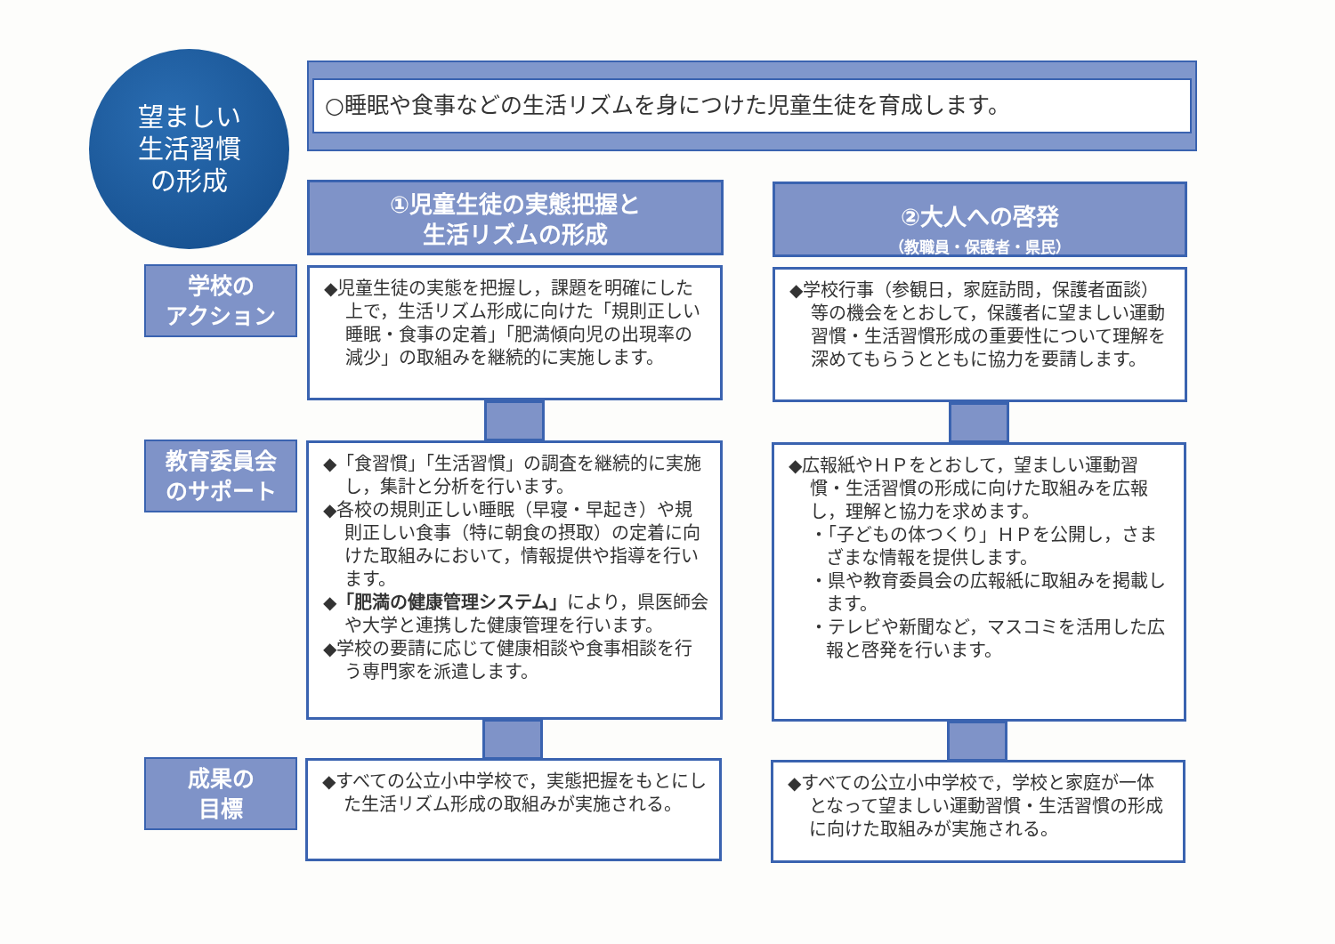望ましい
生活習慣
の形成
○睡眠や食事などの生活リズムを身につけた児童生徒を育成します。
①児童生徒の実態把握と
生活リズムの形成
②大人への啓発
（教職員・保護者・県民）
学校の
アクション
◆児童生徒の実態を把握し，課題を明確にした上で，生活リズム形成に向けた「規則正しい睡眠・食事の定着」「肥満傾向児の出現率の減少」の取組みを継続的に実施します。
◆学校行事（参観日，家庭訪問，保護者面談）等の機会をとおして，保護者に望ましい運動習慣・生活習慣形成の重要性について理解を深めてもらうとともに協力を要請します。
教育委員会
のサポート
◆「食習慣」「生活習慣」の調査を継続的に実施し，集計と分析を行います。
◆各校の規則正しい睡眠（早寝・早起き）や規則正しい食事（特に朝食の摂取）の定着に向けた取組みにおいて，情報提供や指導を行います。
◆「肥満の健康管理システム」により，県医師会や大学と連携した健康管理を行います。
◆学校の要請に応じて健康相談や食事相談を行う専門家を派遣します。
◆広報紙やＨＰをとおして，望ましい運動習慣・生活習慣の形成に向けた取組みを広報し，理解と協力を求めます。
・「子どもの体つくり」ＨＰを公開し，さまざまな情報を提供します。
・県や教育委員会の広報紙に取組みを掲載します。
・テレビや新聞など，マスコミを活用した広報と啓発を行います。
成果の
目標
◆すべての公立小中学校で，実態把握をもとにした生活リズム形成の取組みが実施される。
◆すべての公立小中学校で，学校と家庭が一体となって望ましい運動習慣・生活習慣の形成に向けた取組みが実施される。